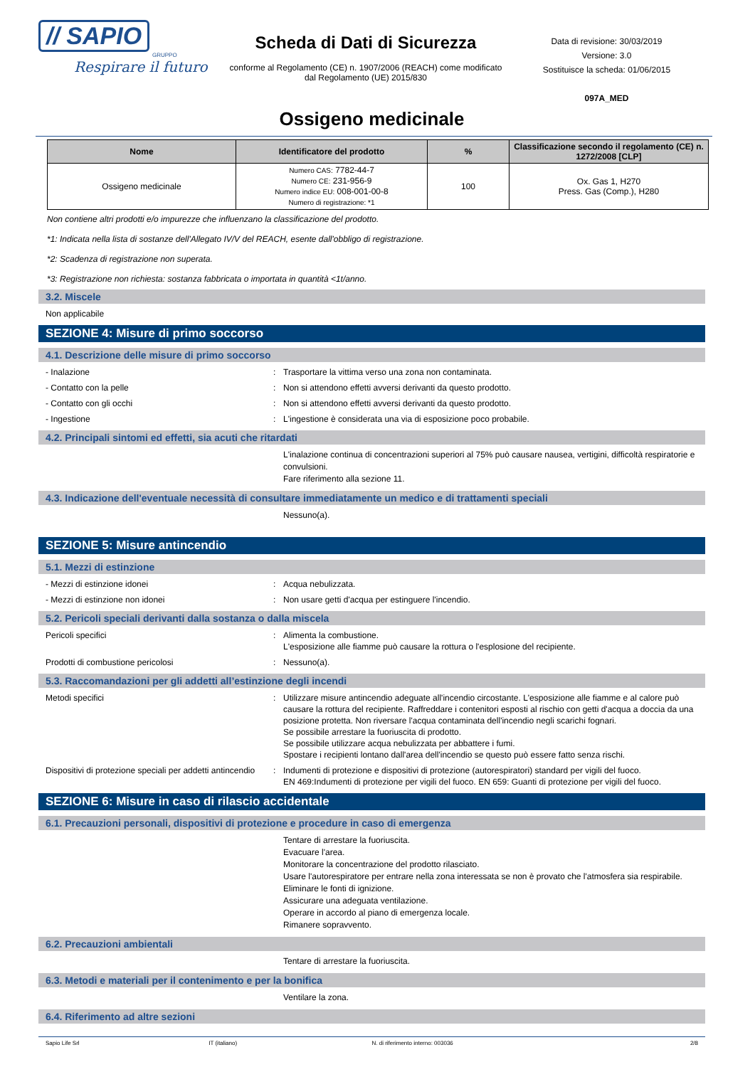// SAPIO
GRUPPO
Respirare il futuro
Scheda di Dati di Sicurezza
conforme al Regolamento (CE) n. 1907/2006 (REACH) come modificato dal Regolamento (UE) 2015/830
Data di revisione: 30/03/2019
Versione: 3.0
Sostituisce la scheda: 01/06/2015
097A_MED
Ossigeno medicinale
| Nome | Identificatore del prodotto | % | Classificazione secondo il regolamento (CE) n. 1272/2008 [CLP] |
| --- | --- | --- | --- |
| Ossigeno medicinale | Numero CAS: 7782-44-7 Numero CE: 231-956-9 Numero indice EU: 008-001-00-8 Numero di registrazione: *1 | 100 | Ox. Gas 1, H270 Press. Gas (Comp.), H280 |
Non contiene altri prodotti e/o impurezze che influenzano la classificazione del prodotto.
*1: Indicata nella lista di sostanze dell'Allegato IV/V del REACH, esente dall'obbligo di registrazione.
*2: Scadenza di registrazione non superata.
*3: Registrazione non richiesta: sostanza fabbricata o importata in quantità <1t/anno.
3.2. Miscele
Non applicabile
SEZIONE 4: Misure di primo soccorso
4.1. Descrizione delle misure di primo soccorso
- Inalazione: Trasportare la vittima verso una zona non contaminata.
- Contatto con la pelle: Non si attendono effetti avversi derivanti da questo prodotto.
- Contatto con gli occhi: Non si attendono effetti avversi derivanti da questo prodotto.
- Ingestione: L'ingestione è considerata una via di esposizione poco probabile.
4.2. Principali sintomi ed effetti, sia acuti che ritardati
L'inalazione continua di concentrazioni superiori al 75% può causare nausea, vertigini, difficoltà respiratorie e convulsioni.
Fare riferimento alla sezione 11.
4.3. Indicazione dell'eventuale necessità di consultare immediatamente un medico e di trattamenti speciali
Nessuno(a).
SEZIONE 5: Misure antincendio
5.1. Mezzi di estinzione
- Mezzi di estinzione idonei: Acqua nebulizzata.
- Mezzi di estinzione non idonei: Non usare getti d'acqua per estinguere l'incendio.
5.2. Pericoli speciali derivanti dalla sostanza o dalla miscela
Pericoli specifici: Alimenta la combustione.
L'esposizione alle fiamme può causare la rottura o l'esplosione del recipiente.
Prodotti di combustione pericolosi: Nessuno(a).
5.3. Raccomandazioni per gli addetti all’estinzione degli incendi
Metodi specifici: Utilizzare misure antincendio adeguate all'incendio circostante. L'esposizione alle fiamme e al calore può causare la rottura del recipiente. Raffreddare i contenitori esposti al rischio con getti d'acqua a doccia da una posizione protetta. Non riversare l'acqua contaminata dell'incendio negli scarichi fognari.
Se possibile arrestare la fuoriuscita di prodotto.
Se possibile utilizzare acqua nebulizzata per abbattere i fumi.
Spostare i recipienti lontano dall'area dell'incendio se questo può essere fatto senza rischi.
Dispositivi di protezione speciali per addetti antincendio: Indumenti di protezione e dispositivi di protezione (autorespiratori) standard per vigili del fuoco.
EN 469:Indumenti di protezione per vigili del fuoco. EN 659: Guanti di protezione per vigili del fuoco.
SEZIONE 6: Misure in caso di rilascio accidentale
6.1. Precauzioni personali, dispositivi di protezione e procedure in caso di emergenza
Tentare di arrestare la fuoriuscita.
Evacuare l'area.
Monitorare la concentrazione del prodotto rilasciato.
Usare l'autorespiratore per entrare nella zona interessata se non è provato che l'atmosfera sia respirabile.
Eliminare le fonti di ignizione.
Assicurare una adeguata ventilazione.
Operare in accordo al piano di emergenza locale.
Rimanere sopravvento.
6.2. Precauzioni ambientali
Tentare di arrestare la fuoriuscita.
6.3. Metodi e materiali per il contenimento e per la bonifica
Ventilare la zona.
6.4. Riferimento ad altre sezioni
Sapio Life Srl IT (italiano) N. di riferimento interno: 003036 2/8